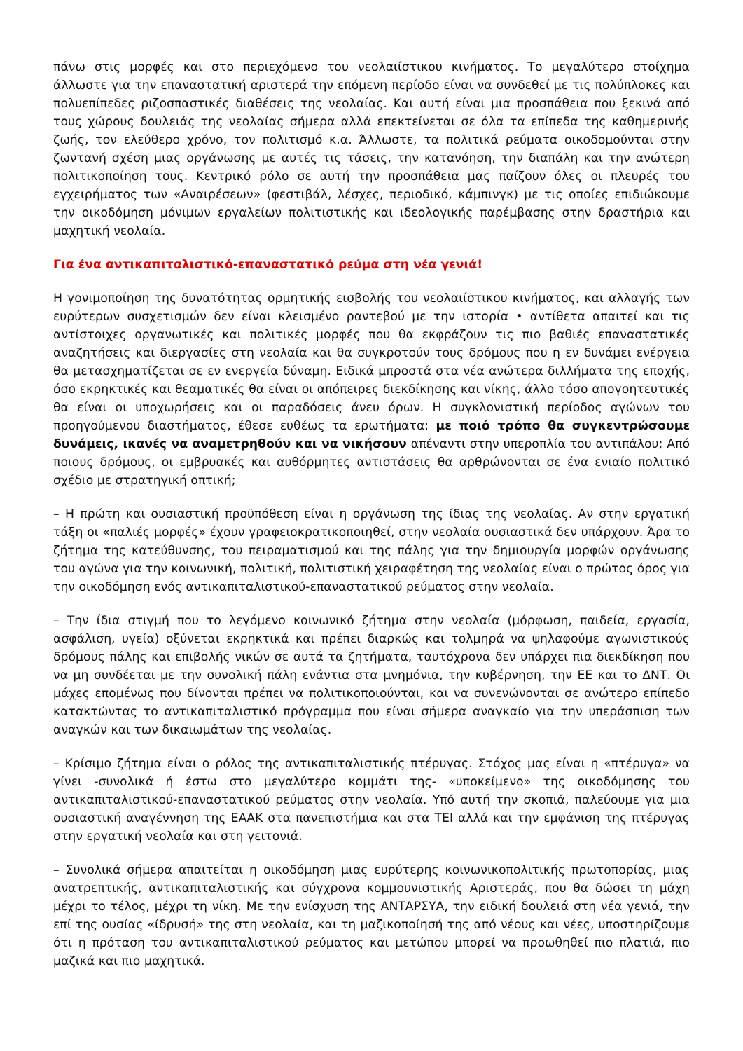πάνω στις μορφές και στο περιεχόμενο του νεολαιίστικου κινήματος. Το μεγαλύτερο στοίχημα άλλωστε για την επαναστατική αριστερά την επόμενη περίοδο είναι να συνδεθεί με τις πολύπλοκες και πολυεπίπεδες ριζοσπαστικές διαθέσεις της νεολαίας. Και αυτή είναι μια προσπάθεια που ξεκινά από τους χώρους δουλειάς της νεολαίας σήμερα αλλά επεκτείνεται σε όλα τα επίπεδα της καθημερινής ζωής, τον ελεύθερο χρόνο, τον πολιτισμό κ.α. Άλλωστε, τα πολιτικά ρεύματα οικοδομούνται στην ζωντανή σχέση μιας οργάνωσης με αυτές τις τάσεις, την κατανόηση, την διαπάλη και την ανώτερη πολιτικοποίηση τους. Κεντρικό ρόλο σε αυτή την προσπάθεια μας παίζουν όλες οι πλευρές του εγχειρήματος των «Αναιρέσεων» (φεστιβάλ, λέσχες, περιοδικό, κάμπινγκ) με τις οποίες επιδιώκουμε την οικοδόμηση μόνιμων εργαλείων πολιτιστικής και ιδεολογικής παρέμβασης στην δραστήρια και μαχητική νεολαία.
Για ένα αντικαπιταλιστικό-επαναστατικό ρεύμα στη νέα γενιά!
Η γονιμοποίηση της δυνατότητας ορμητικής εισβολής του νεολαιίστικου κινήματος, και αλλαγής των ευρύτερων συσχετισμών δεν είναι κλεισμένο ραντεβού με την ιστορία • αντίθετα απαιτεί και τις αντίστοιχες οργανωτικές και πολιτικές μορφές που θα εκφράζουν τις πιο βαθιές επαναστατικές αναζητήσεις και διεργασίες στη νεολαία και θα συγκροτούν τους δρόμους που η εν δυνάμει ενέργεια θα μετασχηματίζεται σε εν ενεργεία δύναμη. Ειδικά μπροστά στα νέα ανώτερα διλλήματα της εποχής, όσο εκρηκτικές και θεαματικές θα είναι οι απόπειρες διεκδίκησης και νίκης, άλλο τόσο απογοητευτικές θα είναι οι υποχωρήσεις και οι παραδόσεις άνευ όρων. Η συγκλονιστική περίοδος αγώνων του προηγούμενου διαστήματος, έθεσε ευθέως τα ερωτήματα: με ποιό τρόπο θα συγκεντρώσουμε δυνάμεις, ικανές να αναμετρηθούν και να νικήσουν απέναντι στην υπεροπλία του αντιπάλου; Από ποιους δρόμους, οι εμβρυακές και αυθόρμητες αντιστάσεις θα αρθρώνονται σε ένα ενιαίο πολιτικό σχέδιο με στρατηγική οπτική;
– Η πρώτη και ουσιαστική προϋπόθεση είναι η οργάνωση της ίδιας της νεολαίας. Αν στην εργατική τάξη οι «παλιές μορφές» έχουν γραφειοκρατικοποιηθεί, στην νεολαία ουσιαστικά δεν υπάρχουν. Άρα το ζήτημα της κατεύθυνσης, του πειραματισμού και της πάλης για την δημιουργία μορφών οργάνωσης του αγώνα για την κοινωνική, πολιτική, πολιτιστική χειραφέτηση της νεολαίας είναι ο πρώτος όρος για την οικοδόμηση ενός αντικαπιταλιστικού-επαναστατικού ρεύματος στην νεολαία.
– Την ίδια στιγμή που το λεγόμενο κοινωνικό ζήτημα στην νεολαία (μόρφωση, παιδεία, εργασία, ασφάλιση, υγεία) οξύνεται εκρηκτικά και πρέπει διαρκώς και τολμηρά να ψηλαφούμε αγωνιστικούς δρόμους πάλης και επιβολής νικών σε αυτά τα ζητήματα, ταυτόχρονα δεν υπάρχει πια διεκδίκηση που να μη συνδέεται με την συνολική πάλη ενάντια στα μνημόνια, την κυβέρνηση, την ΕΕ και το ΔΝΤ. Οι μάχες επομένως που δίνονται πρέπει να πολιτικοποιούνται, και να συνενώνονται σε ανώτερο επίπεδο κατακτώντας το αντικαπιταλιστικό πρόγραμμα που είναι σήμερα αναγκαίο για την υπεράσπιση των αναγκών και των δικαιωμάτων της νεολαίας.
– Κρίσιμο ζήτημα είναι ο ρόλος της αντικαπιταλιστικής πτέρυγας. Στόχος μας είναι η «πτέρυγα» να γίνει -συνολικά ή έστω στο μεγαλύτερο κομμάτι της- «υποκείμενο» της οικοδόμησης του αντικαπιταλιστικού-επαναστατικού ρεύματος στην νεολαία. Υπό αυτή την σκοπιά, παλεύουμε για μια ουσιαστική αναγέννηση της ΕΑΑΚ στα πανεπιστήμια και στα ΤΕΙ αλλά και την εμφάνιση της πτέρυγας στην εργατική νεολαία και στη γειτονιά.
– Συνολικά σήμερα απαιτείται η οικοδόμηση μιας ευρύτερης κοινωνικοπολιτικής πρωτοπορίας, μιας ανατρεπτικής, αντικαπιταλιστικής και σύγχρονα κομμουνιστικής Αριστεράς, που θα δώσει τη μάχη μέχρι το τέλος, μέχρι τη νίκη. Με την ενίσχυση της ΑΝΤΑΡΣΥΑ, την ειδική δουλειά στη νέα γενιά, την επί της ουσίας «ίδρυσή» της στη νεολαία, και τη μαζικοποίησή της από νέους και νέες, υποστηρίζουμε ότι η πρόταση του αντικαπιταλιστικού ρεύματος και μετώπου μπορεί να προωθηθεί πιο πλατιά, πιο μαζικά και πιο μαχητικά.